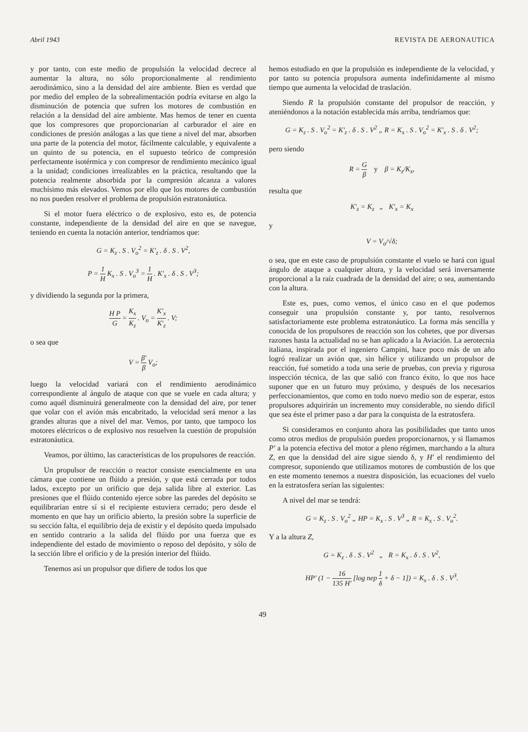Abril 1943 REVISTA DE AERONAUTICA
y por tanto, con este medio de propulsión la velocidad decrece al aumentar la altura, no sólo proporcionalmente al rendimiento aerodinámico, sino a la densidad del aire ambiente. Bien es verdad que por medio del empleo de la sobrealimentación podría evitarse en algo la disminución de potencia que sufren los motores de combustión en relación a la densidad del aire ambiente. Mas hemos de tener en cuenta que los compresores que proporcionarían al carburador el aire en condiciones de presión análogas a las que tiene a nivel del mar, absorben una parte de la potencia del motor, fácilmente calculable, y equivalente a un quinto de su potencia, en el supuesto teórico de compresión perfectamente isotérmica y con compresor de rendimiento mecánico igual a la unidad; condiciones irrealizables en la práctica, resultando que la potencia realmente absorbida por la compresión alcanza a valores muchísimo más elevados. Vemos por ello que los motores de combustión no nos pueden resolver el problema de propulsión estratonáutica.
Si el motor fuera eléctrico o de explosivo, esto es, de potencia constante, independiente de la densidad del aire en que se navegue, teniendo en cuenta la notación anterior, tendríamos que:
G = K<sub>z</sub> . S . V<sub>o</sub><sup>2</sup> = K′<sub>z</sub> . δ . S . V<sup>2</sup>,
P = 1 H K<sub>x</sub> . S . V<sub>o</sub><sup>3</sup> = 1 H . K′<sub>x</sub> . δ . S . V<sup>3</sup>;
y dividiendo la segunda por la primera,
H P G = K<sub>x</sub> K<sub>z</sub> . V<sub>o</sub> = K′<sub>x</sub> K′<sub>z</sub> . V;
o sea que
V = β′ β V<sub>o</sub>;
luego la velocidad variará con el rendimiento aerodinámico correspondiente al ángulo de ataque con que se vuele en cada altura; y como aquél disminuirá generalmente con la densidad del aire, por tener que volar con el avión más encabritado, la velocidad será menor a las grandes alturas que a nivel del mar. Vemos, por tanto, que tampoco los motores eléctricos o de explosivo nos resuelven la cuestión de propulsión estratonáutica.
Veamos, por último, las características de los propulsores de reacción.
Un propulsor de reacción o reactor consiste esencialmente en una cámara que contiene un flúido a presión, y que está cerrada por todos lados, excepto por un orificio que deja salida libre al exterior. Las presiones que el flúido contenido ejerce sobre las paredes del depósito se equilibrarían entre sí si el recipiente estuviera cerrado; pero desde el momento en que hay un orificio abierto, la presión sobre la superficie de su sección falta, el equilibrio deja de existir y el depósito queda impulsado en sentido contrario a la salida del flúido por una fuerza que es independiente del estado de movimiento o reposo del depósito, y sólo de la sección libre el orificio y de la presión interior del flúido.
Tenemos así un propulsor que difiere de todos los que
hemos estudiado en que la propulsión es independiente de la velocidad, y por tanto su potencia propulsora aumenta indefinidamente al mismo tiempo que aumenta la velocidad de traslación.
Siendo R la propulsión constante del propulsor de reacción, y ateniéndonos a la notación establecida más arriba, tendríamos que:
G = K<sub>z</sub> . S . V<sub>o</sub><sup>2</sup> = K′<sub>z</sub> . δ . S . V<sup>2</sup> „ R = K<sub>x</sub> . S . V<sub>o</sub><sup>2</sup> = K′<sub>x</sub> . S . δ . V<sup>2</sup>;
pero siendo
R = G β y β = K<sub>z</sub>/K<sub>x</sub>,
resulta que
K′<sub>z</sub> = K<sub>z</sub> „ K′<sub>x</sub> = K<sub>x</sub>
y
V = V<sub>o</sub>/√δ;
o sea, que en este caso de propulsión constante el vuelo se hará con igual ángulo de ataque a cualquier altura, y la velocidad será inversamente proporcional a la raíz cuadrada de la densidad del aire; o sea, aumentando con la altura.
Este es, pues, como vemos, el único caso en el que podemos conseguir una propulsión constante y, por tanto, resolvernos satisfactoriamente este problema estratonáutico. La forma más sencilla y conocida de los propulsores de reacción son los cohetes, que por diversas razones hasta la actualidad no se han aplicado a la Aviación. La aerotecnia italiana, inspirada por el ingeniero Campini, hace poco más de un año logró realizar un avión que, sin hélice y utilizando un propulsor de reacción, fué sometido a toda una serie de pruebas, con previa y rigurosa inspección técnica, de las que salió con franco éxito, lo que nos hace suponer que en un futuro muy próximo, y después de los necesarios perfeccionamientos, que como en todo nuevo medio son de esperar, estos propulsores adquirirán un incremento muy considerable, no siendo difícil que sea éste el primer paso a dar para la conquista de la estratosfera.
Si consideramos en conjunto ahora las posibilidades que tanto unos como otros medios de propulsión pueden proporcionarnos, y si llamamos P′ a la potencia efectiva del motor a pleno régimen, marchando a la altura Z, en que la densidad del aire sigue siendo δ, y H′ el rendimiento del compresor, suponiendo que utilizamos motores de combustión de los que en este momento tenemos a nuestra disposición, las ecuaciones del vuelo en la estratosfera serían las siguientes:
A nivel del mar se tendrá:
G = K<sub>z</sub> . S . V<sub>o</sub><sup>2</sup> „ HP = K<sub>x</sub> . S . V<sup>3</sup> „ R = K<sub>x</sub> . S . V<sub>o</sub><sup>2</sup>.
Y a la altura Z,
G = K<sub>z</sub> . δ . S . V<sup>2</sup> „ R = K<sub>x</sub> . δ . S . V<sup>2</sup>,
HP′ (1 − 16 135 H′ [log nep 1 δ + δ − 1]) = K<sub>x</sub> . δ . S . V<sup>3</sup>.
49